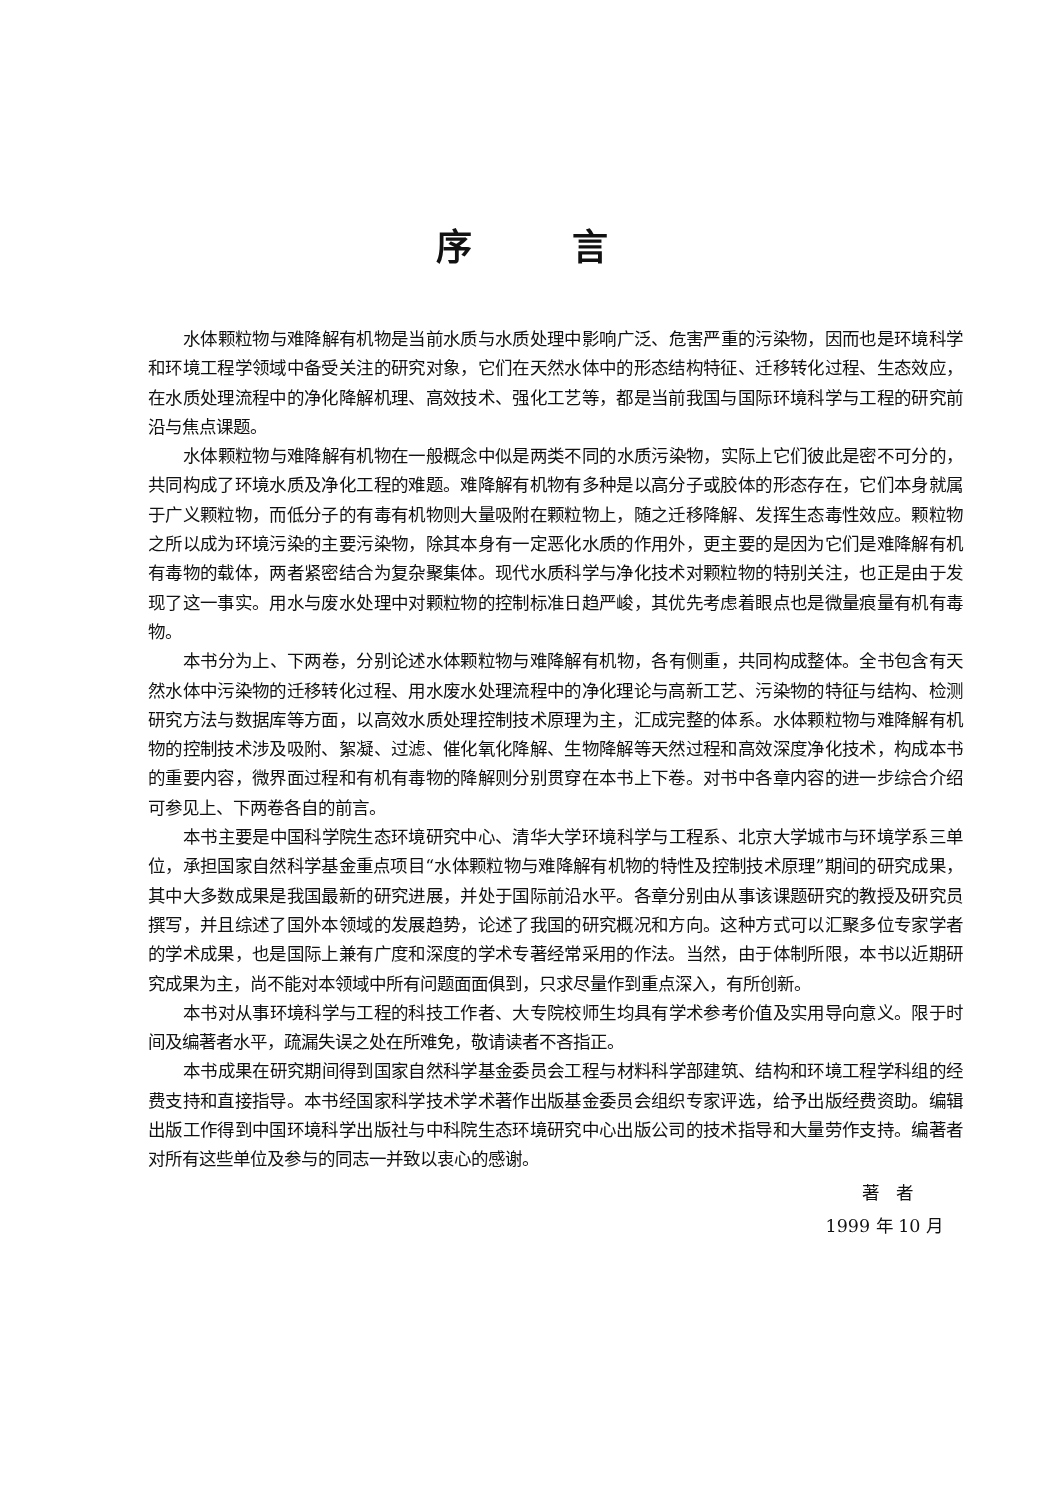序言
水体颗粒物与难降解有机物是当前水质与水质处理中影响广泛、危害严重的污染物，因而也是环境科学和环境工程学领域中备受关注的研究对象，它们在天然水体中的形态结构特征、迁移转化过程、生态效应，在水质处理流程中的净化降解机理、高效技术、强化工艺等，都是当前我国与国际环境科学与工程的研究前沿与焦点课题。
水体颗粒物与难降解有机物在一般概念中似是两类不同的水质污染物，实际上它们彼此是密不可分的，共同构成了环境水质及净化工程的难题。难降解有机物有多种是以高分子或胶体的形态存在，它们本身就属于广义颗粒物，而低分子的有毒有机物则大量吸附在颗粒物上，随之迁移降解、发挥生态毒性效应。颗粒物之所以成为环境污染的主要污染物，除其本身有一定恶化水质的作用外，更主要的是因为它们是难降解有机有毒物的载体，两者紧密结合为复杂聚集体。现代水质科学与净化技术对颗粒物的特别关注，也正是由于发现了这一事实。用水与废水处理中对颗粒物的控制标准日趋严峻，其优先考虑着眼点也是微量痕量有机有毒物。
本书分为上、下两卷，分别论述水体颗粒物与难降解有机物，各有侧重，共同构成整体。全书包含有天然水体中污染物的迁移转化过程、用水废水处理流程中的净化理论与高新工艺、污染物的特征与结构、检测研究方法与数据库等方面，以高效水质处理控制技术原理为主，汇成完整的体系。水体颗粒物与难降解有机物的控制技术涉及吸附、絮凝、过滤、催化氧化降解、生物降解等天然过程和高效深度净化技术，构成本书的重要内容，微界面过程和有机有毒物的降解则分别贯穿在本书上下卷。对书中各章内容的进一步综合介绍可参见上、下两卷各自的前言。
本书主要是中国科学院生态环境研究中心、清华大学环境科学与工程系、北京大学城市与环境学系三单位，承担国家自然科学基金重点项目“水体颗粒物与难降解有机物的特性及控制技术原理”期间的研究成果，其中大多数成果是我国最新的研究进展，并处于国际前沿水平。各章分别由从事该课题研究的教授及研究员撰写，并且综述了国外本领域的发展趋势，论述了我国的研究概况和方向。这种方式可以汇聚多位专家学者的学术成果，也是国际上兼有广度和深度的学术专著经常采用的作法。当然，由于体制所限，本书以近期研究成果为主，尚不能对本领域中所有问题面面俱到，只求尽量作到重点深入，有所创新。
本书对从事环境科学与工程的科技工作者、大专院校师生均具有学术参考价值及实用导向意义。限于时间及编著者水平，疏漏失误之处在所难免，敬请读者不吝指正。
本书成果在研究期间得到国家自然科学基金委员会工程与材料科学部建筑、结构和环境工程学科组的经费支持和直接指导。本书经国家科学技术学术著作出版基金委员会组织专家评选，给予出版经费资助。编辑出版工作得到中国环境科学出版社与中科院生态环境研究中心出版公司的技术指导和大量劳作支持。编著者对所有这些单位及参与的同志一并致以衷心的感谢。
著　者
1999 年 10 月